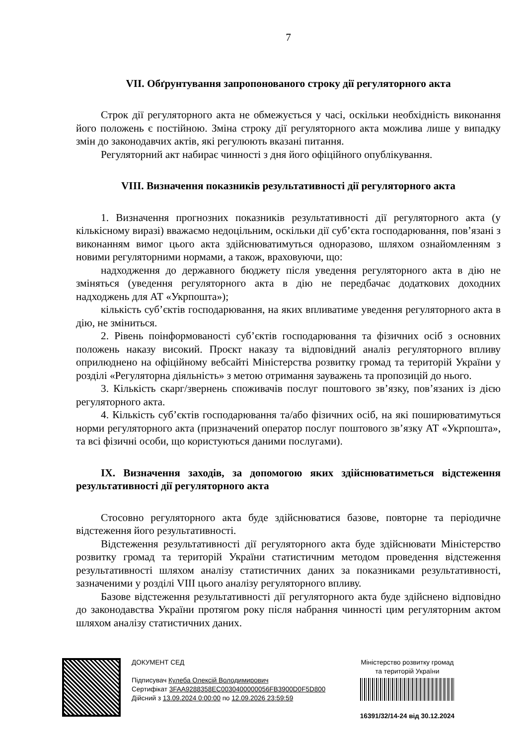7
VII. Обґрунтування запропонованого строку дії регуляторного акта
Строк дії регуляторного акта не обмежується у часі, оскільки необхідність виконання його положень є постійною. Зміна строку дії регуляторного акта можлива лише у випадку змін до законодавчих актів, які регулюють вказані питання.
Регуляторний акт набирає чинності з дня його офіційного опублікування.
VIII. Визначення показників результативності дії регуляторного акта
1. Визначення прогнозних показників результативності дії регуляторного акта (у кількісному виразі) вважаємо недоцільним, оскільки дії суб’єкта господарювання, пов’язані з виконанням вимог цього акта здійснюватимуться одноразово, шляхом ознайомленням з новими регуляторними нормами, а також, враховуючи, що:
надходження до державного бюджету після уведення регуляторного акта в дію не зміняться (уведення регуляторного акта в дію не передбачає додаткових доходних надходжень для АТ «Укрпошта»);
кількість суб’єктів господарювання, на яких впливатиме уведення регуляторного акта в дію, не зміниться.
2. Рівень поінформованості суб’єктів господарювання та фізичних осіб з основних положень наказу високий. Проєкт наказу та відповідний аналіз регуляторного впливу оприлюднено на офіційному вебсайті Міністерства розвитку громад та територій України у розділі «Регуляторна діяльність» з метою отримання зауважень та пропозицій до нього.
3. Кількість скарг/звернень споживачів послуг поштового зв’язку, пов’язаних із дією регуляторного акта.
4. Кількість суб’єктів господарювання та/або фізичних осіб, на які поширюватимуться норми регуляторного акта (призначений оператор послуг поштового зв’язку АТ «Укрпошта», та всі фізичні особи, що користуються даними послугами).
IX. Визначення заходів, за допомогою яких здійснюватиметься відстеження результативності дії регуляторного акта
Стосовно регуляторного акта буде здійснюватися базове, повторне та періодичне відстеження його результативності.
Відстеження результативності дії регуляторного акта буде здійснювати Міністерство розвитку громад та територій України статистичним методом проведення відстеження результативності шляхом аналізу статистичних даних за показниками результативності, зазначеними у розділі VIII цього аналізу регуляторного впливу.
Базове відстеження результативності дії регуляторного акта буде здійснено відповідно до законодавства України протягом року після набрання чинності цим регуляторним актом шляхом аналізу статистичних даних.
ДОКУМЕНТ СЕД
Підписувач Кулеба Олексій Володимирович
Сертифікат 3FAA9288358EC0030400000056FB3900D0F5D800
Дійсний з 13.09.2024 0:00:00 по 12.09.2026 23:59:59
Міністерство розвитку громад
та територій України
16391/32/14-24 від 30.12.2024